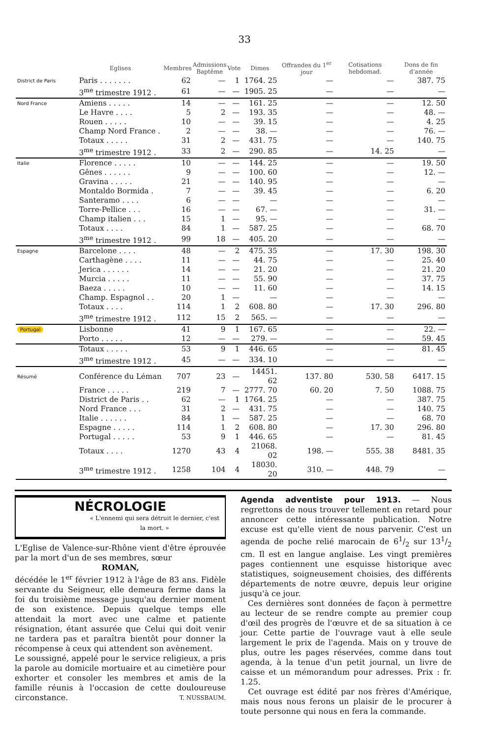33
| | Eglises | Membres | Admissions Baptême | Vote | Dimes | Offrandes du 1<sup>er</sup> jour | Cotisations hebdomad. | Dons de fin d'année |
| --- | --- | --- | --- | --- | --- | --- | --- | --- |
| District de Paris | Paris . . . . . . . | 62 | — | 1 | 1764. 25 | — | — | 387. 75 |
| | 3<sup>me</sup> trimestre 1912 . | 61 | — | — | 1905. 25 | — | — | — |
| Nord France | Amiens . . . . . | 14 | — | — | 161. 25 | — | — | 12. 50 |
| | Le Havre . . . . | 5 | 2 | — | 193. 35 | — | — | 48. — |
| | Rouen . . . . . | 10 | — | — | 39. 15 | — | — | 4. 25 |
| | Champ Nord France . | 2 | — | — | 38. — | — | — | 76. — |
| | Totaux . . . . . | 31 | 2 | — | 431. 75 | — | — | 140. 75 |
| | 3<sup>me</sup> trimestre 1912 . | 33 | 2 | — | 290. 85 | — | 14. 25 | — |
| Italie | Florence . . . . . | 10 | — | — | 144. 25 | — | — | 19. 50 |
| | Gênes . . . . . . | 9 | — | — | 100. 60 | — | — | 12. — |
| | Gravina . . . . . | 21 | — | — | 140. 95 | — | — | — |
| | Montaldo Bormida . | 7 | — | — | 39. 45 | — | — | 6. 20 |
| | Santeramo . . . . | 6 | — | — | — | — | — | — |
| | Torre-Pellice . . . | 16 | — | — | 67. — | — | — | 31. — |
| | Champ italien . . . | 15 | 1 | — | 95. — | — | — | — |
| | Totaux . . . . | 84 | 1 | — | 587. 25 | — | — | 68. 70 |
| | 3<sup>me</sup> trimestre 1912 . | 99 | 18 | — | 405. 20 | — | — | — |
| Espagne | Barcelone . . . . | 48 | — | 2 | 475. 35 | — | 17. 30 | 198. 30 |
| | Carthagène . . . . | 11 | — | — | 44. 75 | — | — | 25. 40 |
| | Jerica . . . . . . | 14 | — | — | 21. 20 | — | — | 21. 20 |
| | Murcia . . . . . | 11 | — | — | 55. 90 | — | — | 37. 75 |
| | Baeza . . . . . | 10 | — | — | 11. 60 | — | — | 14. 15 |
| | Champ. Espagnol . . | 20 | 1 | — | — | — | — | — |
| | Totaux . . . . | 114 | 1 | 2 | 608. 80 | — | 17. 30 | 296. 80 |
| | 3<sup>me</sup> trimestre 1912 . | 112 | 15 | 2 | 565. — | — | — | — |
| Portugal | Lisbonne | 41 | 9 | 1 | 167. 65 | — | — | 22. — |
| | Porto . . . . . | 12 | — | — | 279. — | — | — | 59. 45 |
| | Totaux . . . . . | 53 | 9 | 1 | 446. 65 | — | — | 81. 45 |
| | 3<sup>me</sup> trimestre 1912 . | 45 | — | — | 334. 10 | — | — | — |
| Résumé | Conférence du Léman | 707 | 23 | — | 14451. 62 | 137. 80 | 530. 58 | 6417. 15 |
| | France . . . . . | 219 | 7 | — | 2777. 70 | 60. 20 | 7. 50 | 1088. 75 |
| | District de Paris . . | 62 | — | 1 | 1764. 25 | — | — | 387. 75 |
| | Nord France . . . | 31 | 2 | — | 431. 75 | — | — | 140. 75 |
| | Italie . . . . . . | 84 | 1 | — | 587. 25 | — | — | 68. 70 |
| | Espagne . . . . . | 114 | 1 | 2 | 608. 80 | — | 17. 30 | 296. 80 |
| | Portugal . . . . . | 53 | 9 | 1 | 446. 65 | — | — | 81. 45 |
| | Totaux . . . . | 1270 | 43 | 4 | 21068. 02 | 198. — | 555. 38 | 8481. 35 |
| | 3<sup>me</sup> trimestre 1912 . | 1258 | 104 | 4 | 18030. 20 | 310. — | 448. 79 | — |
NÉCROLOGIE
« L'ennemi qui sera détruit le dernier, c'est la mort. »
L'Eglise de Valence-sur-Rhône vient d'être éprouvée par la mort d'un de ses membres, sœur
ROMAN,
décédée le 1<sup>er</sup> février 1912 à l'âge de 83 ans. Fidèle servante du Seigneur, elle demeura ferme dans la foi du troisième message jusqu'au dernier moment de son existence. Depuis quelque temps elle attendait la mort avec une calme et patiente résignation, étant assurée que Celui qui doit venir ne tardera pas et paraîtra bientôt pour donner la récompense à ceux qui attendent son avènement.
Le soussigné, appelé pour le service religieux, a pris la parole au domicile mortuaire et au cimetière pour exhorter et consoler les membres et amis de la famille réunis à l'occasion de cette douloureuse circonstance. T. NUSSBAUM.
Agenda adventiste pour 1913. — Nous regrettons de nous trouver tellement en retard pour annoncer cette intéressante publication. Notre excuse est qu'elle vient de nous parvenir. C'est un agenda de poche relié marocain de 61/2 sur 131/2 cm. Il est en langue anglaise. Les vingt premières pages contiennent une esquisse historique avec statistiques, soigneusement choisies, des différents départements de notre œuvre, depuis leur origine jusqu'à ce jour.
Ces dernières sont données de façon à permettre au lecteur de se rendre compte au premier coup d'œil des progrès de l'œuvre et de sa situation à ce jour. Cette partie de l'ouvrage vaut à elle seule largement le prix de l'agenda. Mais on y trouve de plus, outre les pages réservées, comme dans tout agenda, à la tenue d'un petit journal, un livre de caisse et un mémorandum pour adresses. Prix : fr. 1.25.
Cet ouvrage est édité par nos frères d'Amérique, mais nous nous ferons un plaisir de le procurer à toute personne qui nous en fera la commande.